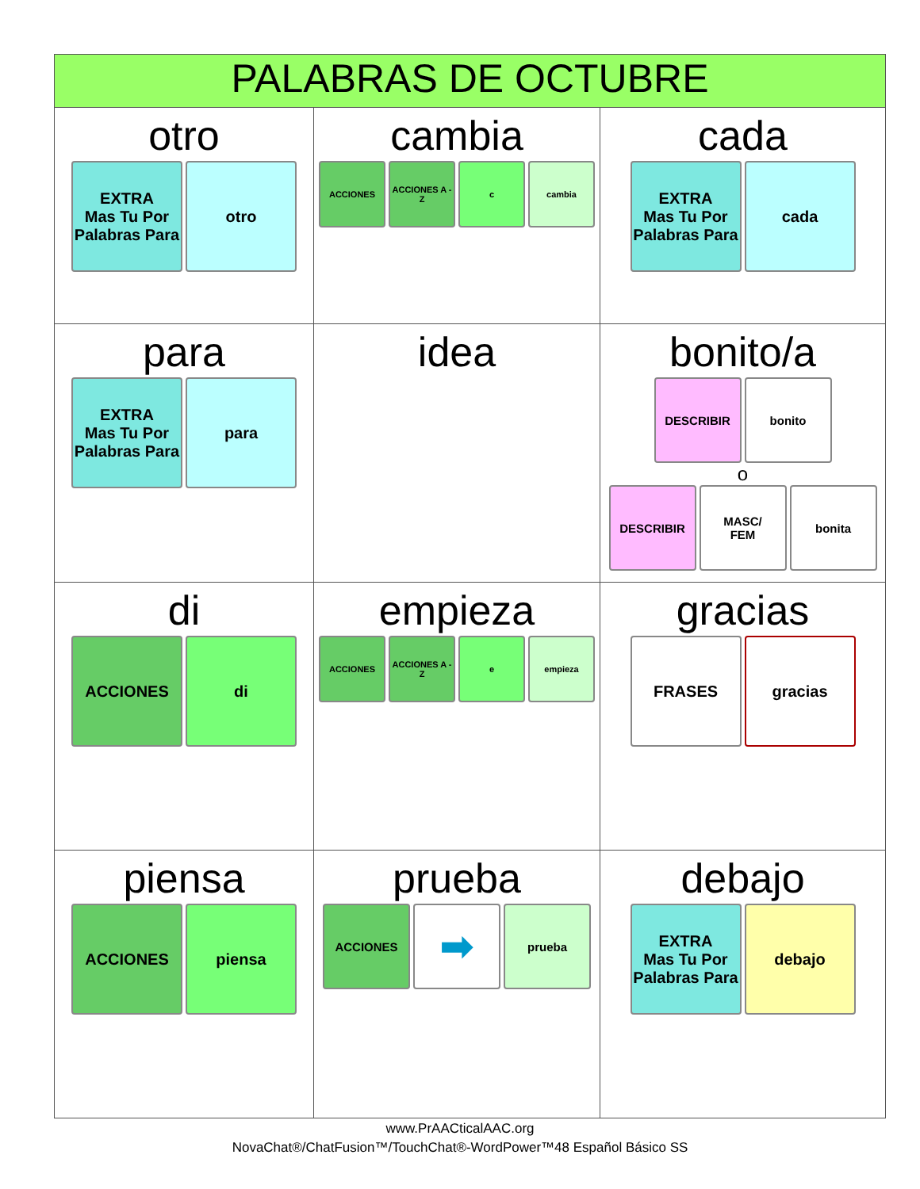| PALABRAS DE OCTUBRE | | |
| --- | --- | --- |
| otro EXTRA Mas Tu Por Palabras Para otro | cambia ACCIONES ACCIONES A - Z c cambia | cada EXTRA Mas Tu Por Palabras Para cada |
| para EXTRA Mas Tu Por Palabras Para para | idea | bonito/a DESCRIBIR bonito o DESCRIBIR MASC/ FEM bonita |
| di ACCIONES di | empieza ACCIONES ACCIONES A - Z e empieza | gracias FRASES gracias |
| piensa ACCIONES piensa | prueba ACCIONES ➡ prueba | debajo EXTRA Mas Tu Por Palabras Para debajo |
www.PrAACticalAAC.org
NovaChat®/ChatFusion™/TouchChat®-WordPower™48 Español Básico SS